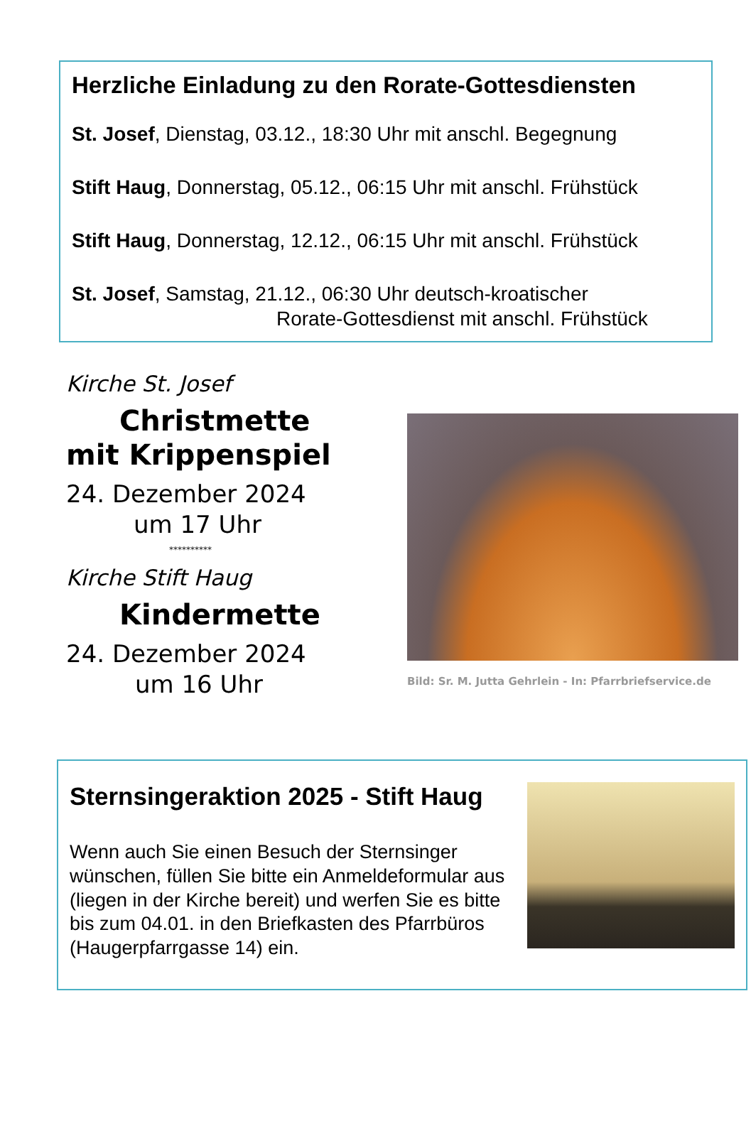Herzliche Einladung zu den Rorate-Gottesdiensten
St. Josef, Dienstag, 03.12., 18:30 Uhr mit anschl. Begegnung
Stift Haug, Donnerstag, 05.12., 06:15 Uhr mit anschl. Frühstück
Stift Haug, Donnerstag, 12.12., 06:15 Uhr mit anschl. Frühstück
St. Josef, Samstag, 21.12., 06:30 Uhr deutsch-kroatischer
Rorate-Gottesdienst mit anschl. Frühstück
Kirche St. Josef
Christmette
mit Krippenspiel
24. Dezember 2024
um 17 Uhr
**********
Kirche Stift Haug
Kindermette
24. Dezember 2024
um 16 Uhr
Bild: Sr. M. Jutta Gehrlein - In: Pfarrbriefservice.de
Sternsingeraktion 2025 - Stift Haug
Wenn auch Sie einen Besuch der Sternsinger wünschen, füllen Sie bitte ein Anmeldeformular aus (liegen in der Kirche bereit) und werfen Sie es bitte bis zum 04.01. in den Briefkasten des Pfarrbüros (Haugerpfarrgasse 14) ein.